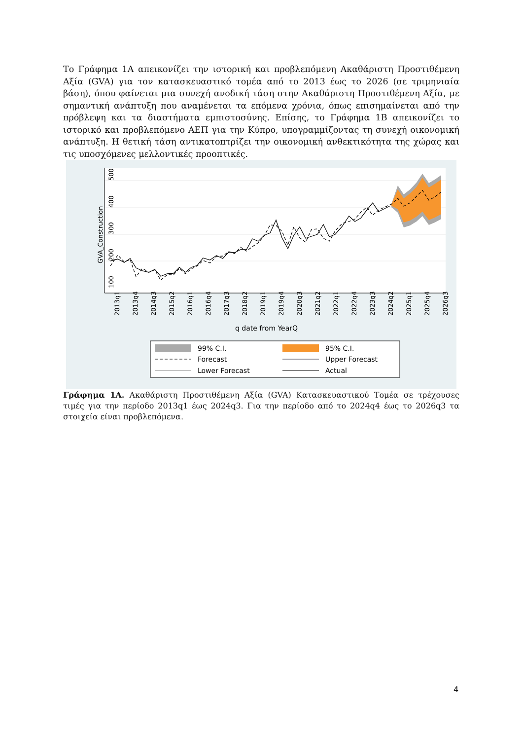Το Γράφημα 1Α απεικονίζει την ιστορική και προβλεπόμενη Ακαθάριστη Προστιθέμενη Αξία (GVA) για τον κατασκευαστικό τομέα από το 2013 έως το 2026 (σε τριμηνιαία βάση), όπου φαίνεται μια συνεχή ανοδική τάση στην Ακαθάριστη Προστιθέμενη Αξία, με σημαντική ανάπτυξη που αναμένεται τα επόμενα χρόνια, όπως επισημαίνεται από την πρόβλεψη και τα διαστήματα εμπιστοσύνης. Επίσης, το Γράφημα 1Β απεικονίζει το ιστορικό και προβλεπόμενο ΑΕΠ για την Κύπρο, υπογραμμίζοντας τη συνεχή οικονομική ανάπτυξη. Η θετική τάση αντικατοπτρίζει την οικονομική ανθεκτικότητα της χώρας και τις υποσχόμενες μελλοντικές προοπτικές.
100
200
300
400
500
GVA_Construction
2013q1
2013q4
2014q3
2015q2
2016q1
2016q4
2017q3
2018q2
2019q1
2019q4
2020q3
2021q2
2022q1
2022q4
2023q3
2024q2
2025q1
2025q4
2026q3
q date from YearQ
99% C.I.
95% C.I.
Forecast
Upper Forecast
Lower Forecast
Actual
Γράφημα 1Α. Ακαθάριστη Προστιθέμενη Αξία (GVA) Κατασκευαστικού Τομέα σε τρέχουσες τιμές για την περίοδο 2013q1 έως 2024q3. Για την περίοδο από το 2024q4 έως το 2026q3 τα στοιχεία είναι προβλεπόμενα.
4